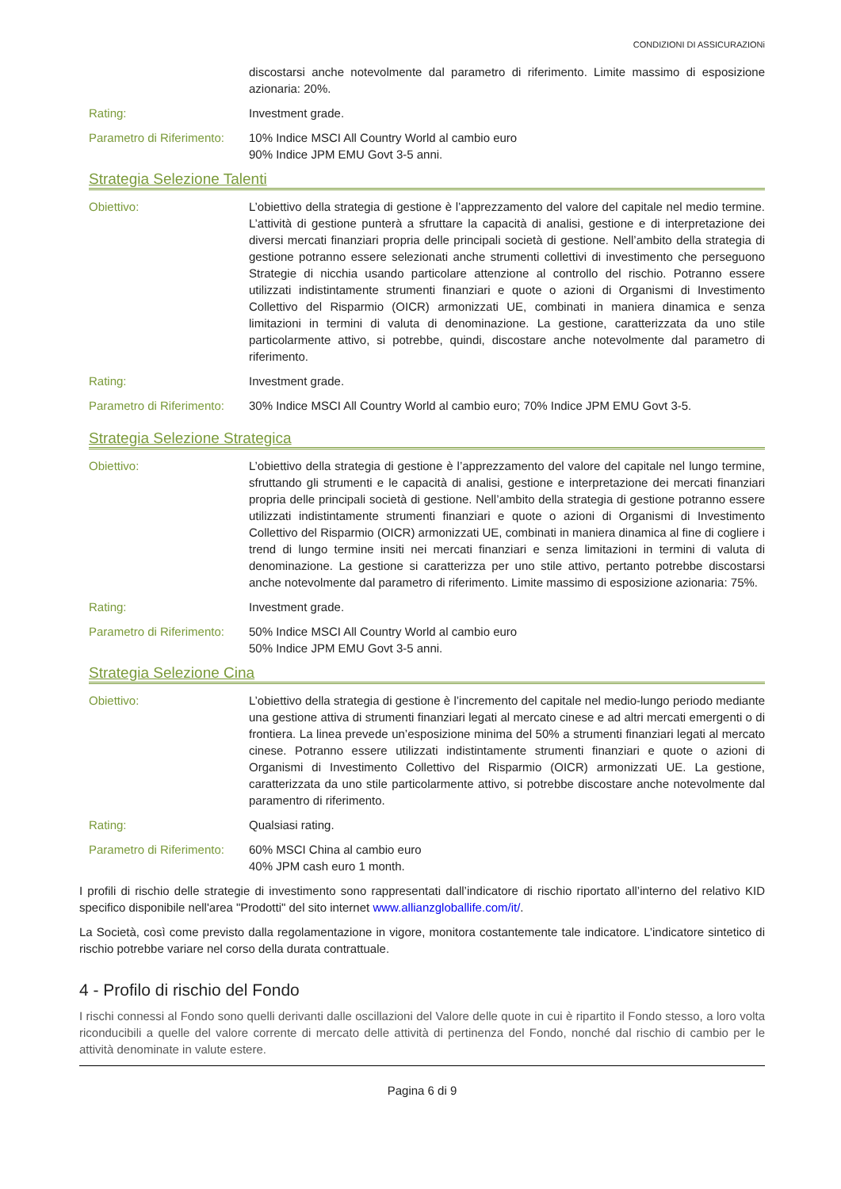CONDIZIONI DI ASSICURAZIONi
discostarsi anche notevolmente dal parametro di riferimento. Limite massimo di esposizione azionaria: 20%.
Rating: Investment grade.
Parametro di Riferimento:
10% Indice MSCI All Country World al cambio euro
90% Indice JPM EMU Govt 3-5 anni.
Strategia Selezione Talenti
Obiettivo: L’obiettivo della strategia di gestione è l’apprezzamento del valore del capitale nel medio termine. L’attività di gestione punterà a sfruttare la capacità di analisi, gestione e di interpretazione dei diversi mercati finanziari propria delle principali società di gestione. Nell’ambito della strategia di gestione potranno essere selezionati anche strumenti collettivi di investimento che perseguono Strategie di nicchia usando particolare attenzione al controllo del rischio. Potranno essere utilizzati indistintamente strumenti finanziari e quote o azioni di Organismi di Investimento Collettivo del Risparmio (OICR) armonizzati UE, combinati in maniera dinamica e senza limitazioni in termini di valuta di denominazione. La gestione, caratterizzata da uno stile particolarmente attivo, si potrebbe, quindi, discostare anche notevolmente dal parametro di riferimento.
Rating: Investment grade.
Parametro di Riferimento:
30% Indice MSCI All Country World al cambio euro; 70% Indice JPM EMU Govt 3-5.
Strategia Selezione Strategica
Obiettivo: L’obiettivo della strategia di gestione è l’apprezzamento del valore del capitale nel lungo termine, sfruttando gli strumenti e le capacità di analisi, gestione e interpretazione dei mercati finanziari propria delle principali società di gestione. Nell’ambito della strategia di gestione potranno essere utilizzati indistintamente strumenti finanziari e quote o azioni di Organismi di Investimento Collettivo del Risparmio (OICR) armonizzati UE, combinati in maniera dinamica al fine di cogliere i trend di lungo termine insiti nei mercati finanziari e senza limitazioni in termini di valuta di denominazione. La gestione si caratterizza per uno stile attivo, pertanto potrebbe discostarsi anche notevolmente dal parametro di riferimento. Limite massimo di esposizione azionaria: 75%.
Rating: Investment grade.
Parametro di Riferimento:
50% Indice MSCI All Country World al cambio euro
50% Indice JPM EMU Govt 3-5 anni.
Strategia Selezione Cina
Obiettivo: L’obiettivo della strategia di gestione è l’incremento del capitale nel medio-lungo periodo mediante una gestione attiva di strumenti finanziari legati al mercato cinese e ad altri mercati emergenti o di frontiera. La linea prevede un’esposizione minima del 50% a strumenti finanziari legati al mercato cinese. Potranno essere utilizzati indistintamente strumenti finanziari e quote o azioni di Organismi di Investimento Collettivo del Risparmio (OICR) armonizzati UE. La gestione, caratterizzata da uno stile particolarmente attivo, si potrebbe discostare anche notevolmente dal paramentro di riferimento.
Rating: Qualsiasi rating.
Parametro di Riferimento:
60% MSCI China al cambio euro
40% JPM cash euro 1 month.
I profili di rischio delle strategie di investimento sono rappresentati dall’indicatore di rischio riportato all’interno del relativo KID specifico disponibile nell'area "Prodotti" del sito internet www.allianzgloballife.com/it/.
La Società, così come previsto dalla regolamentazione in vigore, monitora costantemente tale indicatore. L’indicatore sintetico di rischio potrebbe variare nel corso della durata contrattuale.
4 - Profilo di rischio del Fondo
I rischi connessi al Fondo sono quelli derivanti dalle oscillazioni del Valore delle quote in cui è ripartito il Fondo stesso, a loro volta riconducibili a quelle del valore corrente di mercato delle attività di pertinenza del Fondo, nonché dal rischio di cambio per le attività denominate in valute estere.
Pagina 6 di 9